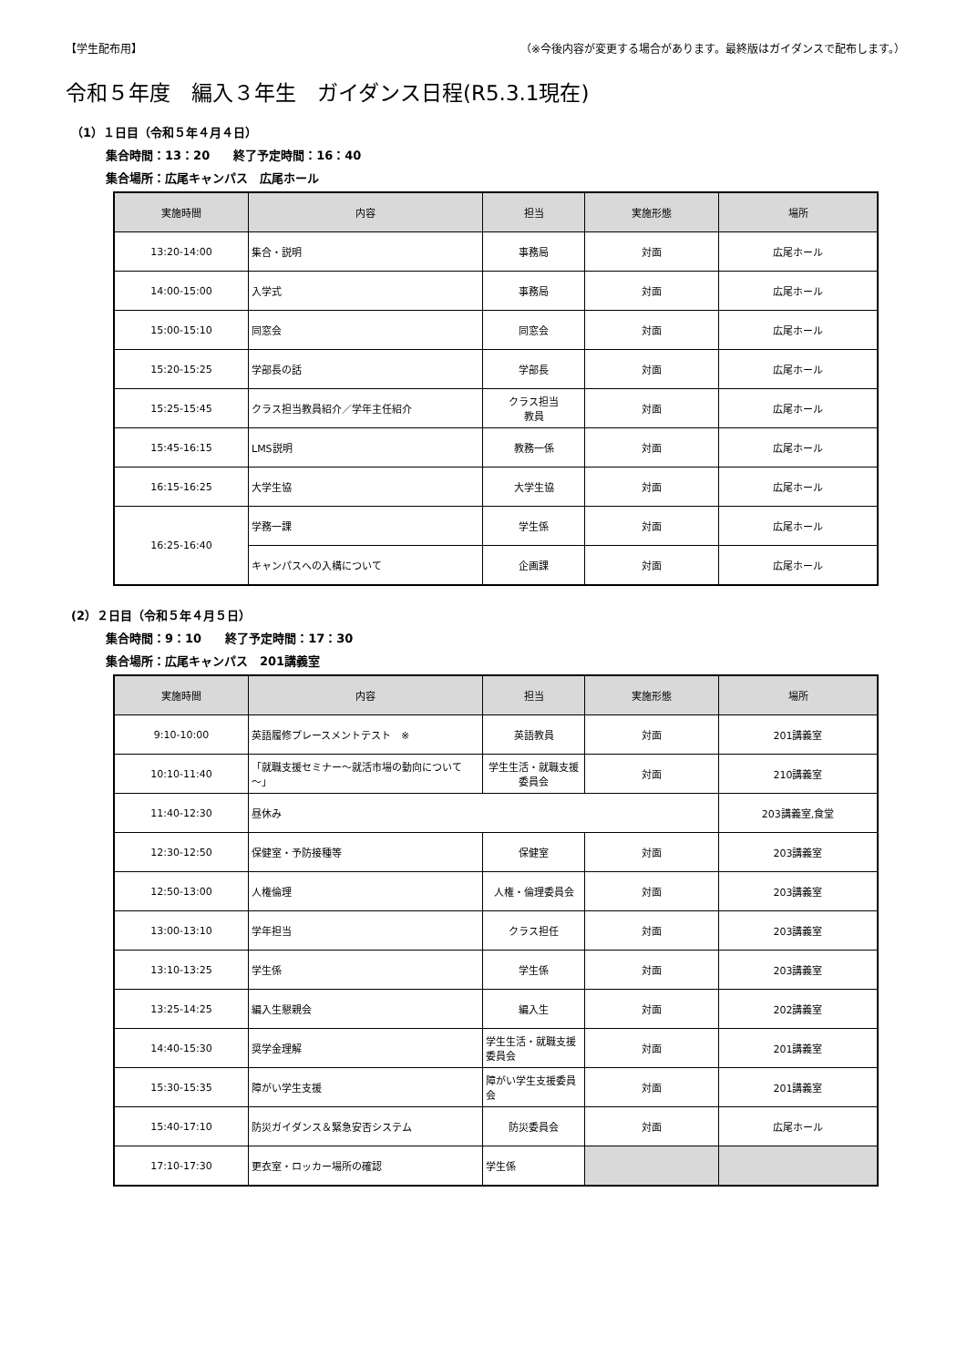【学生配布用】 （※今後内容が変更する場合があります。最終版はガイダンスで配布します。）
令和５年度　編入３年生　ガイダンス日程(R5.3.1現在)
（1）１日目（令和５年４月４日）
集合時間：13：20　　終了予定時間：16：40
集合場所：広尾キャンパス　広尾ホール
| 実施時間 | 内容 | 担当 | 実施形態 | 場所 |
| --- | --- | --- | --- | --- |
| 13:20-14:00 | 集合・説明 | 事務局 | 対面 | 広尾ホール |
| 14:00-15:00 | 入学式 | 事務局 | 対面 | 広尾ホール |
| 15:00-15:10 | 同窓会 | 同窓会 | 対面 | 広尾ホール |
| 15:20-15:25 | 学部長の話 | 学部長 | 対面 | 広尾ホール |
| 15:25-15:45 | クラス担当教員紹介／学年主任紹介 | クラス担当 教員 | 対面 | 広尾ホール |
| 15:45-16:15 | LMS説明 | 教務一係 | 対面 | 広尾ホール |
| 16:15-16:25 | 大学生協 | 大学生協 | 対面 | 広尾ホール |
| 16:25-16:40 | 学務一課 | 学生係 | 対面 | 広尾ホール |
| | キャンパスへの入構について | 企画課 | 対面 | 広尾ホール |
(2）２日目（令和５年４月５日）
集合時間：9：10　　終了予定時間：17：30
集合場所：広尾キャンパス　201講義室
| 実施時間 | 内容 | 担当 | 実施形態 | 場所 |
| --- | --- | --- | --- | --- |
| 9:10-10:00 | 英語履修プレースメントテスト ※ | 英語教員 | 対面 | 201講義室 |
| 10:10-11:40 | 「就職支援セミナー～就活市場の動向について～」 | 学生生活・就職支援委員会 | 対面 | 210講義室 |
| 11:40-12:30 | 昼休み | | | 203講義室,食堂 |
| 12:30-12:50 | 保健室・予防接種等 | 保健室 | 対面 | 203講義室 |
| 12:50-13:00 | 人権倫理 | 人権・倫理委員会 | 対面 | 203講義室 |
| 13:00-13:10 | 学年担当 | クラス担任 | 対面 | 203講義室 |
| 13:10-13:25 | 学生係 | 学生係 | 対面 | 203講義室 |
| 13:25-14:25 | 編入生懇親会 | 編入生 | 対面 | 202講義室 |
| 14:40-15:30 | 奨学金理解 | 学生生活・就職支援委員会 | 対面 | 201講義室 |
| 15:30-15:35 | 障がい学生支援 | 障がい学生支援委員会 | 対面 | 201講義室 |
| 15:40-17:10 | 防災ガイダンス＆緊急安否システム | 防災委員会 | 対面 | 広尾ホール |
| 17:10-17:30 | 更衣室・ロッカー場所の確認 | 学生係 | | |